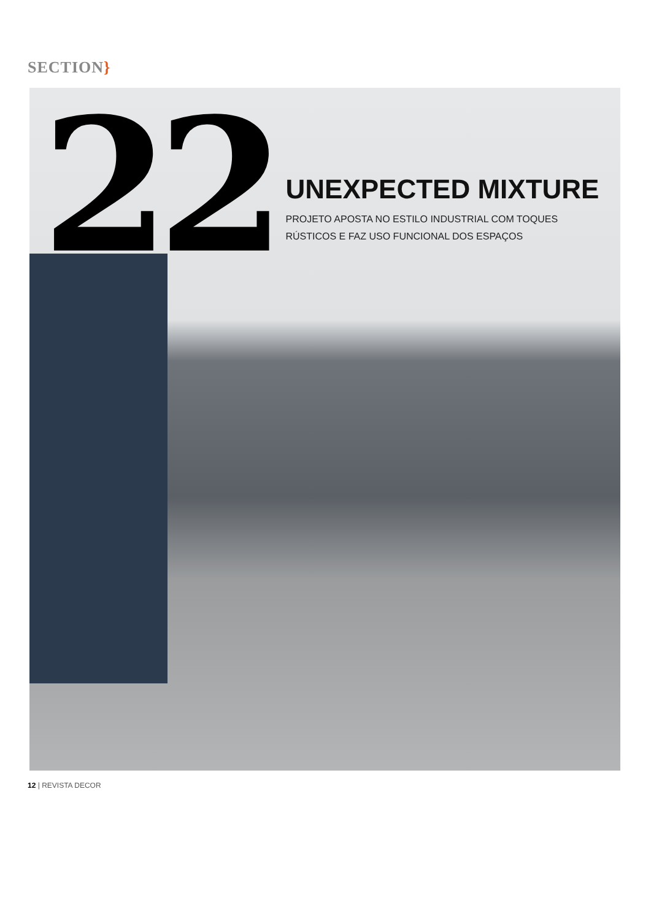SECTION}
22
UNEXPECTED MIXTURE
PROJETO APOSTA NO ESTILO INDUSTRIAL COM TOQUES
RÚSTICOS E FAZ USO FUNCIONAL DOS ESPAÇOS
12 | REVISTA DECOR